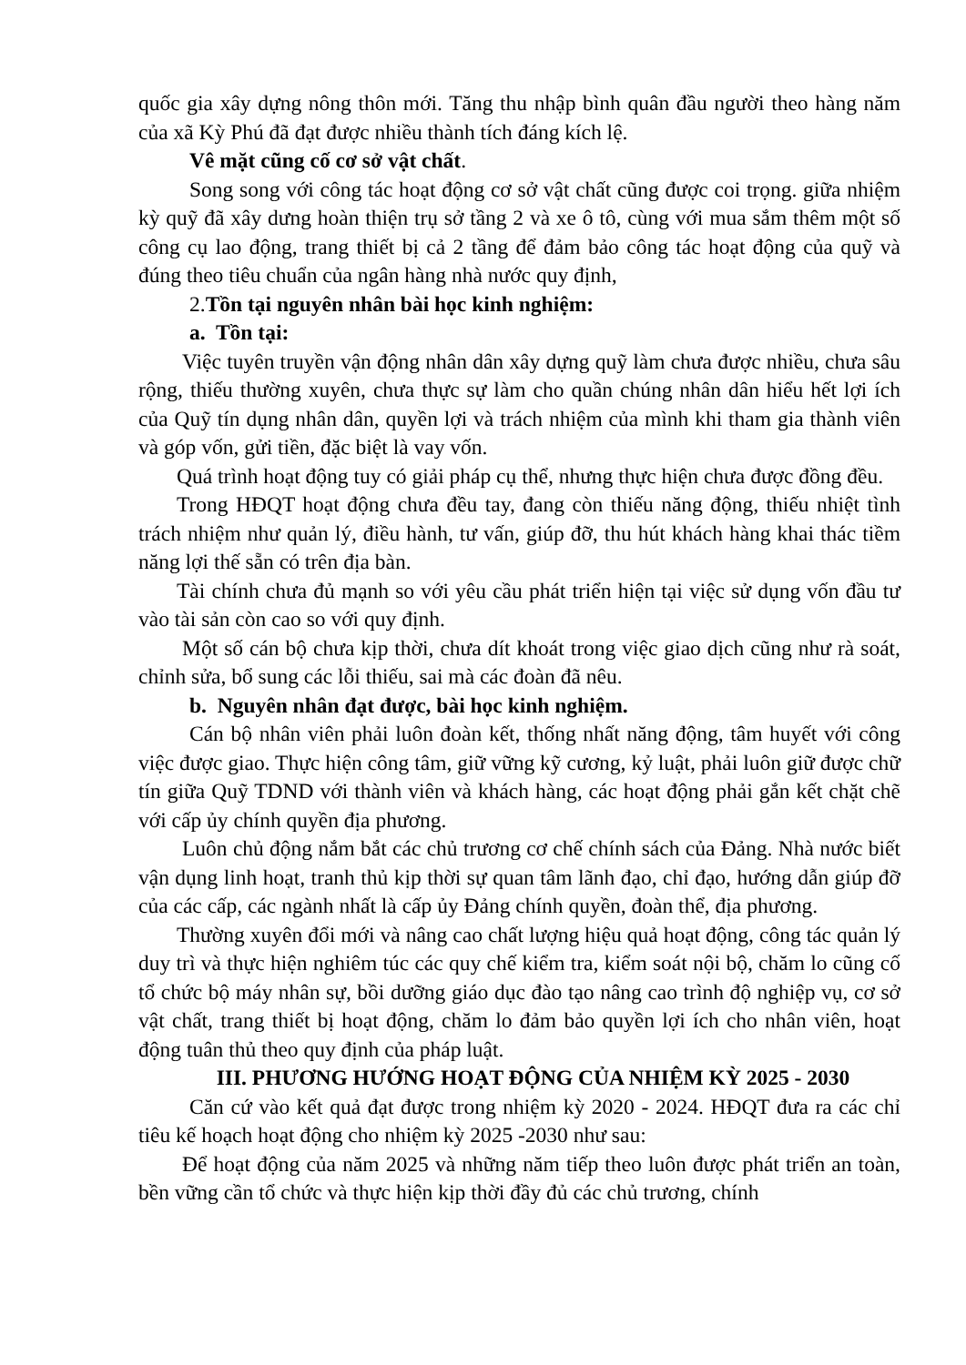quốc gia xây dựng nông thôn mới. Tăng thu nhập bình quân đầu người theo hàng năm của xã Kỳ Phú đã đạt được nhiều thành tích đáng kích lệ.
Vê mặt cũng cố cơ sở vật chất.
Song song với công tác hoạt động cơ sở vật chất cũng được coi trọng. giữa nhiệm kỳ quỹ đã xây dưng hoàn thiện trụ sở tầng 2 và xe ô tô, cùng với mua sắm thêm một số công cụ lao động, trang thiết bị cả 2 tầng để đảm bảo công tác hoạt động của quỹ và đúng theo tiêu chuẩn của ngân hàng nhà nước quy định,
2.Tồn tại nguyên nhân bài học kinh nghiệm:
a. Tồn tại:
Việc tuyên truyền vận động nhân dân xây dựng quỹ làm chưa được nhiều, chưa sâu rộng, thiếu thường xuyên, chưa thực sự làm cho quần chúng nhân dân hiểu hết lợi ích của Quỹ tín dụng nhân dân, quyền lợi và trách nhiệm của mình khi tham gia thành viên và góp vốn, gửi tiền, đặc biệt là vay vốn.
Quá trình hoạt động tuy có giải pháp cụ thể, nhưng thực hiện chưa được đồng đều.
Trong HĐQT hoạt động chưa đều tay, đang còn thiếu năng động, thiếu nhiệt tình trách nhiệm như quản lý, điều hành, tư vấn, giúp đỡ, thu hút khách hàng khai thác tiềm năng lợi thế sẵn có trên địa bàn.
Tài chính chưa đủ mạnh so với yêu cầu phát triển hiện tại việc sử dụng vốn đầu tư vào tài sản còn cao so với quy định.
Một số cán bộ chưa kịp thời, chưa dít khoát trong việc giao dịch cũng như rà soát, chỉnh sửa, bổ sung các lỗi thiếu, sai mà các đoàn đã nêu.
b. Nguyên nhân đạt được, bài học kinh nghiệm.
Cán bộ nhân viên phải luôn đoàn kết, thống nhất năng động, tâm huyết với công việc được giao. Thực hiện công tâm, giữ vững kỹ cương, kỷ luật, phải luôn giữ được chữ tín giữa Quỹ TDND với thành viên và khách hàng, các hoạt động phải gắn kết chặt chẽ với cấp ủy chính quyền địa phương.
Luôn chủ động nắm bắt các chủ trương cơ chế chính sách của Đảng. Nhà nước biết vận dụng linh hoạt, tranh thủ kịp thời sự quan tâm lãnh đạo, chỉ đạo, hướng dẫn giúp đỡ của các cấp, các ngành nhất là cấp ủy Đảng chính quyền, đoàn thể, địa phương.
Thường xuyên đổi mới và nâng cao chất lượng hiệu quả hoạt động, công tác quản lý duy trì và thực hiện nghiêm túc các quy chế kiểm tra, kiểm soát nội bộ, chăm lo cũng cố tổ chức bộ máy nhân sự, bồi dưỡng giáo dục đào tạo nâng cao trình độ nghiệp vụ, cơ sở vật chất, trang thiết bị hoạt động, chăm lo đảm bảo quyền lợi ích cho nhân viên, hoạt động tuân thủ theo quy định của pháp luật.
III. PHƯƠNG HƯỚNG HOẠT ĐỘNG CỦA NHIỆM KỲ 2025 - 2030
Căn cứ vào kết quả đạt được trong nhiệm kỳ 2020 - 2024. HĐQT đưa ra các chỉ tiêu kế hoạch hoạt động cho nhiệm kỳ 2025 -2030 như sau:
Để hoạt động của năm 2025 và những năm tiếp theo luôn được phát triển an toàn, bền vững cần tổ chức và thực hiện kịp thời đầy đủ các chủ trương, chính